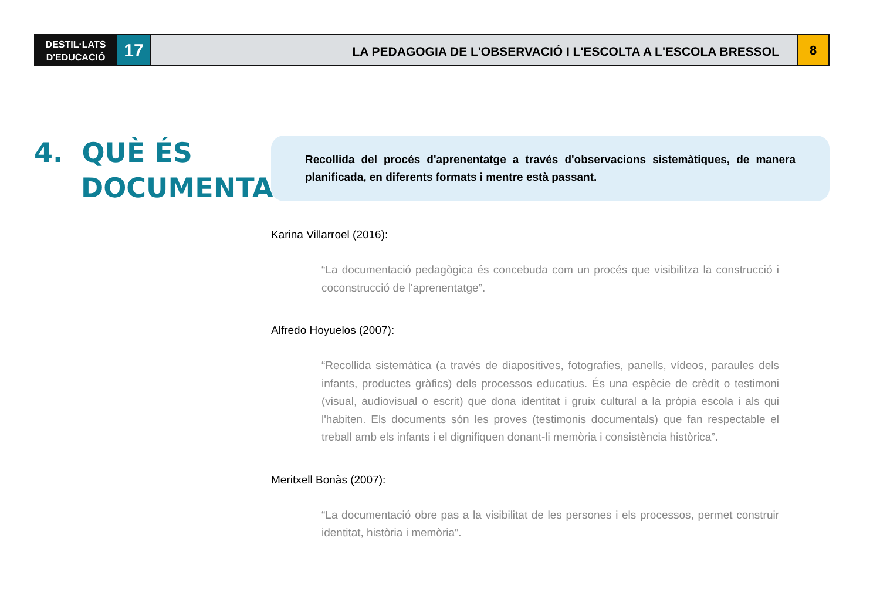DESTIL·LATS
D'EDUCACIÓ
17
LA PEDAGOGIA DE L'OBSERVACIÓ I L'ESCOLTA A L'ESCOLA BRESSOL
8
4. QUÈ ÉS
DOCUMENTAR?
Recollida del procés d'aprenentatge a través d'observacions sistemàtiques, de manera planificada, en diferents formats i mentre està passant.
Karina Villarroel (2016):
“La documentació pedagògica és concebuda com un procés que visibilitza la construcció i coconstrucció de l'aprenentatge”.
Alfredo Hoyuelos (2007):
“Recollida sistemàtica (a través de diapositives, fotografies, panells, vídeos, paraules dels infants, productes gràfics) dels processos educatius. És una espècie de crèdit o testimoni (visual, audiovisual o escrit) que dona identitat i gruix cultural a la pròpia escola i als qui l'habiten. Els documents són les proves (testimonis documentals) que fan respectable el treball amb els infants i el dignifiquen donant-li memòria i consistència històrica”.
Meritxell Bonàs (2007):
“La documentació obre pas a la visibilitat de les persones i els processos, permet construir identitat, història i memòria”.